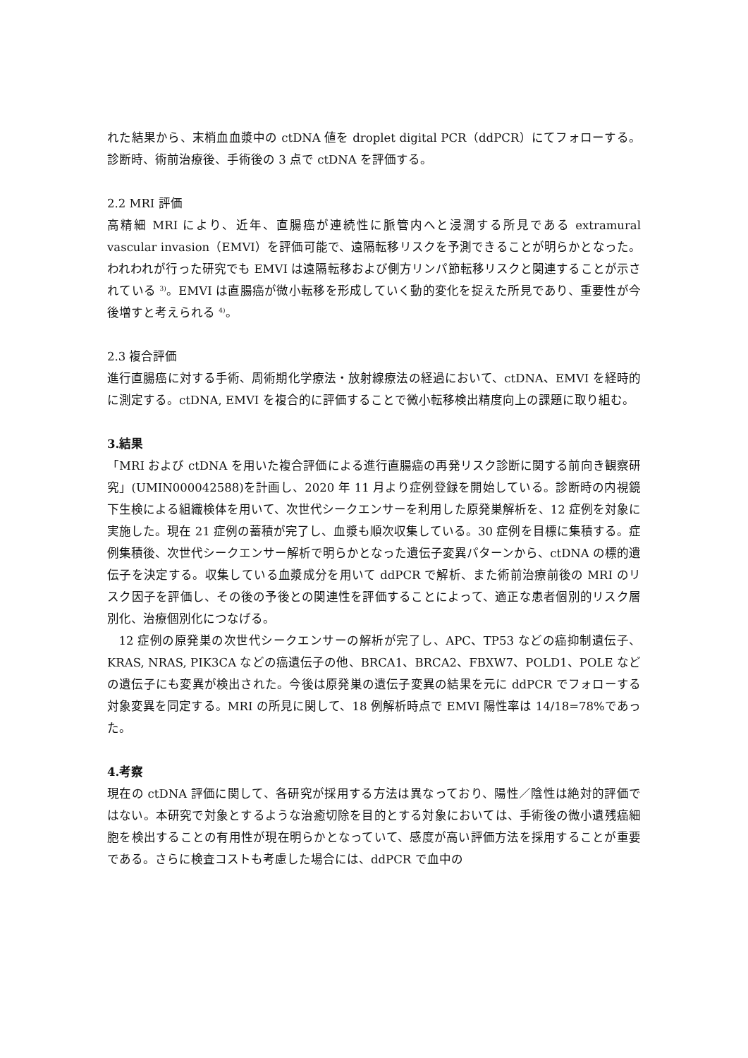れた結果から、末梢血血漿中の ctDNA 値を droplet digital PCR（ddPCR）にてフォローする。診断時、術前治療後、手術後の 3 点で ctDNA を評価する。
2.2 MRI 評価
高精細 MRI により、近年、直腸癌が連続性に脈管内へと浸潤する所見である extramural vascular invasion（EMVI）を評価可能で、遠隔転移リスクを予測できることが明らかとなった。われわれが行った研究でも EMVI は遠隔転移および側方リンパ節転移リスクと関連することが示されている <sup>3)</sup>。EMVI は直腸癌が微小転移を形成していく動的変化を捉えた所見であり、重要性が今後増すと考えられる <sup>4)</sup>。
2.3 複合評価
進行直腸癌に対する手術、周術期化学療法・放射線療法の経過において、ctDNA、EMVI を経時的に測定する。ctDNA, EMVI を複合的に評価することで微小転移検出精度向上の課題に取り組む。
3.結果
「MRI および ctDNA を用いた複合評価による進行直腸癌の再発リスク診断に関する前向き観察研究」(UMIN000042588)を計画し、2020 年 11 月より症例登録を開始している。診断時の内視鏡下生検による組織検体を用いて、次世代シークエンサーを利用した原発巣解析を、12 症例を対象に実施した。現在 21 症例の蓄積が完了し、血漿も順次収集している。30 症例を目標に集積する。症例集積後、次世代シークエンサー解析で明らかとなった遺伝子変異パターンから、ctDNA の標的遺伝子を決定する。収集している血漿成分を用いて ddPCR で解析、また術前治療前後の MRI のリスク因子を評価し、その後の予後との関連性を評価することによって、適正な患者個別的リスク層別化、治療個別化につなげる。
 12 症例の原発巣の次世代シークエンサーの解析が完了し、APC、TP53 などの癌抑制遺伝子、KRAS, NRAS, PIK3CA などの癌遺伝子の他、BRCA1、BRCA2、FBXW7、POLD1、POLE などの遺伝子にも変異が検出された。今後は原発巣の遺伝子変異の結果を元に ddPCR でフォローする対象変異を同定する。MRI の所見に関して、18 例解析時点で EMVI 陽性率は 14/18=78%であった。
4.考察
現在の ctDNA 評価に関して、各研究が採用する方法は異なっており、陽性／陰性は絶対的評価ではない。本研究で対象とするような治癒切除を目的とする対象においては、手術後の微小遺残癌細胞を検出することの有用性が現在明らかとなっていて、感度が高い評価方法を採用することが重要である。さらに検査コストも考慮した場合には、ddPCR で血中の